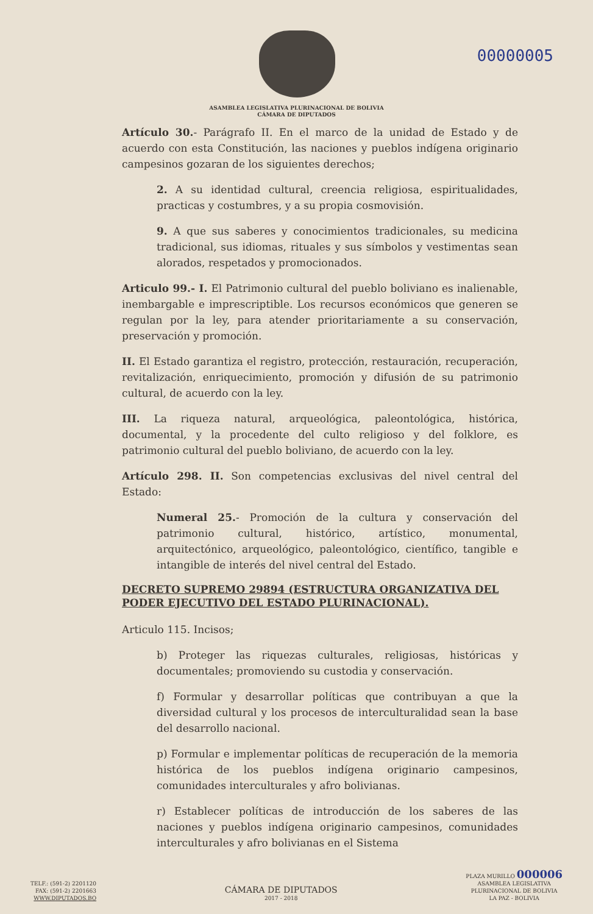00000005
ASAMBLEA LEGISLATIVA PLURINACIONAL DE BOLIVIA
CÁMARA DE DIPUTADOS
Artículo 30.- Parágrafo II. En el marco de la unidad de Estado y de acuerdo con esta Constitución, las naciones y pueblos indígena originario campesinos gozaran de los siguientes derechos;
2. A su identidad cultural, creencia religiosa, espiritualidades, practicas y costumbres, y a su propia cosmovisión.
9. A que sus saberes y conocimientos tradicionales, su medicina tradicional, sus idiomas, rituales y sus símbolos y vestimentas sean alorados, respetados y promocionados.
Articulo 99.- I. El Patrimonio cultural del pueblo boliviano es inalienable, inembargable e imprescriptible. Los recursos económicos que generen se regulan por la ley, para atender prioritariamente a su conservación, preservación y promoción.
II. El Estado garantiza el registro, protección, restauración, recuperación, revitalización, enriquecimiento, promoción y difusión de su patrimonio cultural, de acuerdo con la ley.
III. La riqueza natural, arqueológica, paleontológica, histórica, documental, y la procedente del culto religioso y del folklore, es patrimonio cultural del pueblo boliviano, de acuerdo con la ley.
Artículo 298. II. Son competencias exclusivas del nivel central del Estado:
Numeral 25.- Promoción de la cultura y conservación del patrimonio cultural, histórico, artístico, monumental, arquitectónico, arqueológico, paleontológico, científico, tangible e intangible de interés del nivel central del Estado.
DECRETO SUPREMO 29894 (ESTRUCTURA ORGANIZATIVA DEL PODER EJECUTIVO DEL ESTADO PLURINACIONAL).
Articulo 115. Incisos;
b) Proteger las riquezas culturales, religiosas, históricas y documentales; promoviendo su custodia y conservación.
f) Formular y desarrollar políticas que contribuyan a que la diversidad cultural y los procesos de interculturalidad sean la base del desarrollo nacional.
p) Formular e implementar políticas de recuperación de la memoria histórica de los pueblos indígena originario campesinos, comunidades interculturales y afro bolivianas.
r) Establecer políticas de introducción de los saberes de las naciones y pueblos indígena originario campesinos, comunidades interculturales y afro bolivianas en el Sistema
TELF.: (591-2) 2201120
FAX: (591-2) 2201663
WWW.DIPUTADOS.BO
CÁMARA DE DIPUTADOS
2017 - 2018
PLAZA MURILLO 000006
ASAMBLEA LEGISLATIVA
PLURINACIONAL DE BOLIVIA
LA PAZ - BOLIVIA